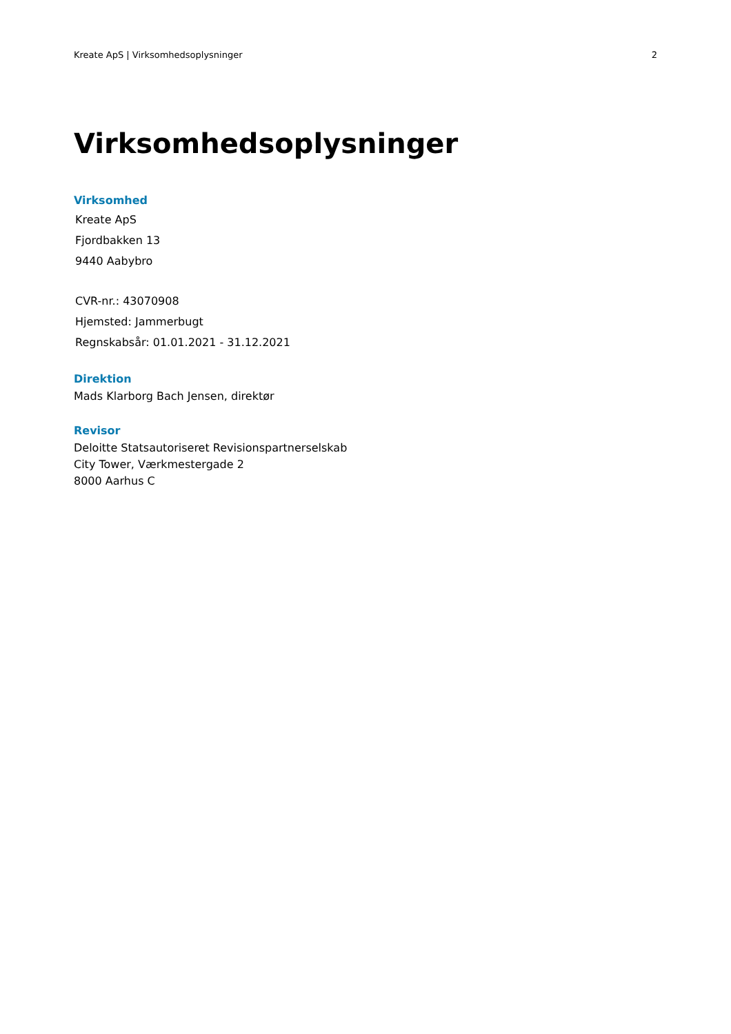Kreate ApS | Virksomhedsoplysninger 2
Virksomhedsoplysninger
Virksomhed
Kreate ApS
Fjordbakken 13
9440 Aabybro
CVR-nr.: 43070908
Hjemsted: Jammerbugt
Regnskabsår: 01.01.2021 - 31.12.2021
Direktion
Mads Klarborg Bach Jensen, direktør
Revisor
Deloitte Statsautoriseret Revisionspartnerselskab
City Tower, Værkmestergade 2
8000 Aarhus C